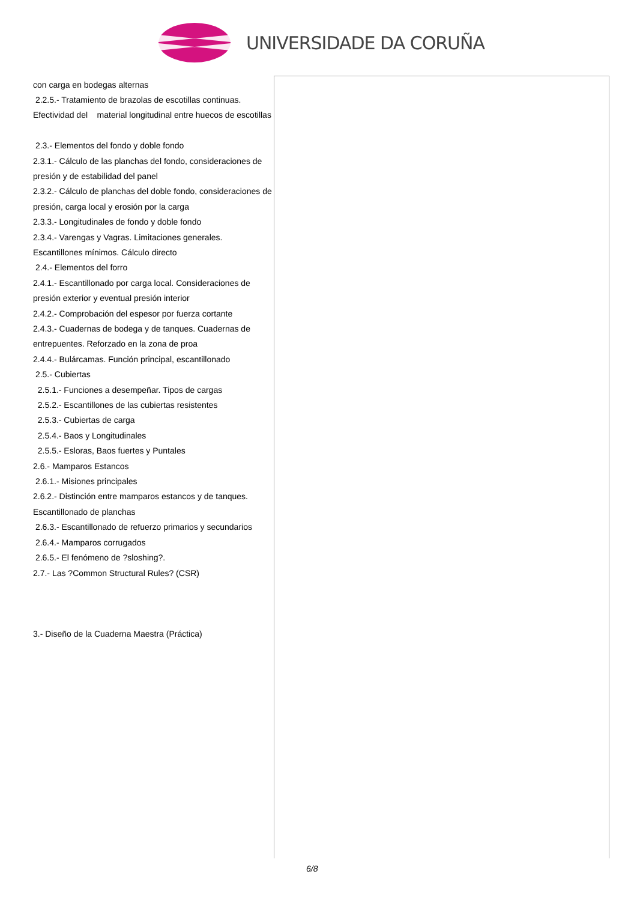UNIVERSIDADE DA CORUÑA
| con carga en bodegas alternas 2.2.5.- Tratamiento de brazolas de escotillas continuas. Efectividad del material longitudinal entre huecos de escotillas 2.3.- Elementos del fondo y doble fondo 2.3.1.- Cálculo de las planchas del fondo, consideraciones de presión y de estabilidad del panel 2.3.2.- Cálculo de planchas del doble fondo, consideraciones de presión, carga local y erosión por la carga 2.3.3.- Longitudinales de fondo y doble fondo 2.3.4.- Varengas y Vagras. Limitaciones generales. Escantillones mínimos. Cálculo directo 2.4.- Elementos del forro 2.4.1.- Escantillonado por carga local. Consideraciones de presión exterior y eventual presión interior 2.4.2.- Comprobación del espesor por fuerza cortante 2.4.3.- Cuadernas de bodega y de tanques. Cuadernas de entrepuentes. Reforzado en la zona de proa 2.4.4.- Bulárcamas. Función principal, escantillonado 2.5.- Cubiertas 2.5.1.- Funciones a desempeñar. Tipos de cargas 2.5.2.- Escantillones de las cubiertas resistentes 2.5.3.- Cubiertas de carga 2.5.4.- Baos y Longitudinales 2.5.5.- Esloras, Baos fuertes y Puntales 2.6.- Mamparos Estancos 2.6.1.- Misiones principales 2.6.2.- Distinción entre mamparos estancos y de tanques. Escantillonado de planchas 2.6.3.- Escantillonado de refuerzo primarios y secundarios 2.6.4.- Mamparos corrugados 2.6.5.- El fenómeno de ?sloshing?. 2.7.- Las ?Common Structural Rules? (CSR) 3.- Diseño de la Cuaderna Maestra (Práctica) | |
6/8